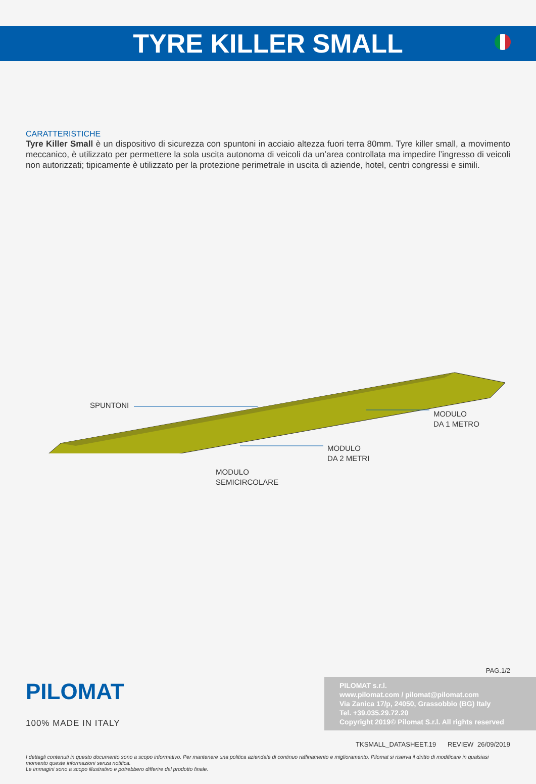TYRE KILLER SMALL
CARATTERISTICHE
Tyre Killer Small è un dispositivo di sicurezza con spuntoni in acciaio altezza fuori terra 80mm. Tyre killer small, a movimento meccanico, è utilizzato per permettere la sola uscita autonoma di veicoli da un’area controllata ma impedire l’ingresso di veicoli non autorizzati; tipicamente è utilizzato per la protezione perimetrale in uscita di aziende, hotel, centri congressi e simili.
SPUNTONI
MODULO
DA 1 METRO
MODULO
DA 2 METRI
MODULO
SEMICIRCOLARE
PAG.1/2
PILOMAT
100% MADE IN ITALY
PILOMAT s.r.l.
www.pilomat.com / pilomat@pilomat.com
Via Zanica 17/p, 24050, Grassobbio (BG) Italy
Tel. +39.035.29.72.20
Copyright 2019© Pilomat S.r.l. All rights reserved
TKSMALL_DATASHEET.19 REVIEW 26/09/2019
I dettagli contenuti in questo documento sono a scopo informativo. Per mantenere una politica aziendale di continuo raffinamento e miglioramento, Pilomat si riserva il diritto di modificare in qualsiasi momento queste informazioni senza notifica.
Le immagini sono a scopo illustrativo e potrebbero differire dal prodotto finale.